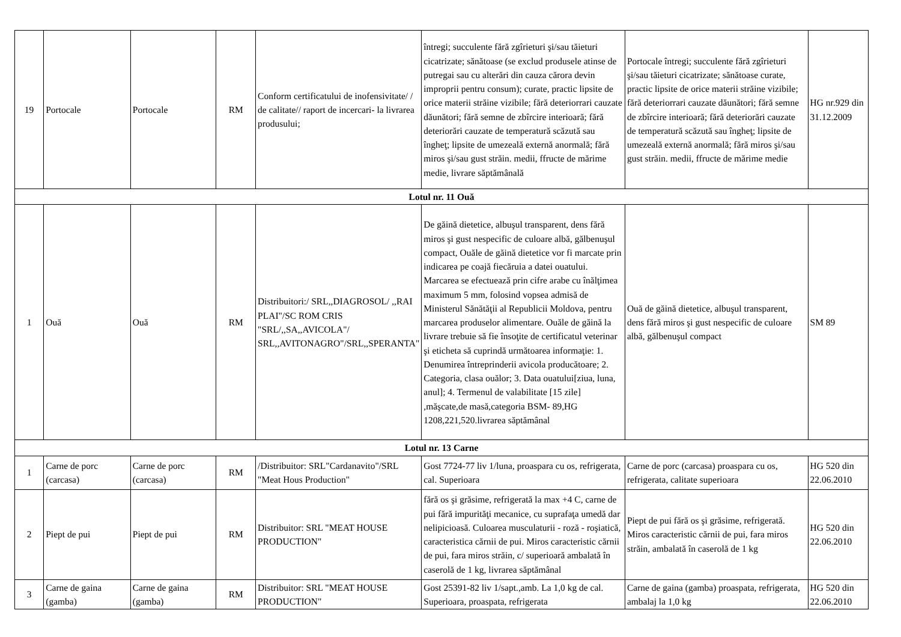| 19 | Portocale | Portocale | RM | Conform certificatului de inofensivitate/ / de calitate// raport de incercari- la livrarea produsului; | întregi; succulente fără zgîrieturi şi/sau tăieturi cicatrizate; sănătoase (se exclud produsele atinse de putregai sau cu alterări din cauza cărora devin improprii pentru consum); curate, practic lipsite de orice materii străine vizibile; fără deteriorrari cauzate dăunători; fără semne de zbîrcire interioară; fără deteriorări cauzate de temperatură scăzută sau îngheţ; lipsite de umezeală externă anormală; fără miros şi/sau gust străin. medii, ffructe de mărime medie, livrare săptămânală | Portocale întregi; succulente fără zgîrieturi şi/sau tăieturi cicatrizate; sănătoase curate, practic lipsite de orice materii străine vizibile; fără deteriorrari cauzate dăunători; fără semne de zbîrcire interioară; fără deteriorări cauzate de temperatură scăzută sau îngheţ; lipsite de umezeală externă anormală; fără miros şi/sau gust străin. medii, ffructe de mărime medie | HG nr.929 din 31.12.2009 |
| Lotul nr. 11 Ouă | | | | | | | |
| 1 | Ouă | Ouă | RM | Distribuitori:/ SRL,,DIAGROSOL/ ,,RAI PLAI"/SC ROM CRIS "SRL/,,SA,,AVICOLA"/ SRL,,AVITONAGRO"/SRL,,SPERANTA" | De găină dietetice, albuşul transparent, dens fără miros şi gust nespecific de culoare albă, gălbenuşul compact, Ouăle de găină dietetice vor fi marcate prin indicarea pe coajă fiecăruia a datei ouatului. Marcarea se efectuează prin cifre arabe cu înălţimea maximum 5 mm, folosind vopsea admisă de Ministerul Sănătăţii al Republicii Moldova, pentru marcarea produselor alimentare. Ouăle de găină la livrare trebuie să fie însoţite de certificatul veterinar şi eticheta să cuprindă următoarea informaţie: 1. Denumirea întreprinderii avicola producătoare; 2. Categoria, clasa ouălor; 3. Data ouatului[ziua, luna, anul]; 4. Termenul de valabilitate [15 zile] ,măşcate,de masă,categoria BSM- 89,HG 1208,221,520.livrarea săptămânal | Ouă de găină dietetice, albuşul transparent, dens fără miros şi gust nespecific de culoare albă, gălbenuşul compact | SM 89 |
| Lotul nr. 13 Carne | | | | | | | |
| 1 | Carne de porc (carcasa) | Carne de porc (carcasa) | RM | /Distribuitor: SRL"Cardanavito"/SRL "Meat Hous Production" | Gost 7724-77 liv 1/luna, proaspara cu os, refrigerata, cal. Superioara | Carne de porc (carcasa) proaspara cu os, refrigerata, calitate superioara | HG 520 din 22.06.2010 |
| 2 | Piept de pui | Piept de pui | RM | Distribuitor: SRL "MEAT HOUSE PRODUCTION" | fără os şi grăsime, refrigerată la max +4 C, carne de pui fără impurităţi mecanice, cu suprafaţa umedă dar nelipicioasă. Culoarea musculaturii - roză - roşiatică, caracteristica cărnii de pui. Miros caracteristic cărnii de pui, fara miros străin, c/ superioară ambalată în caserolă de 1 kg, livrarea săptămânal | Piept de pui fără os şi grăsime, refrigerată. Miros caracteristic cărnii de pui, fara miros străin, ambalată în caserolă de 1 kg | HG 520 din 22.06.2010 |
| 3 | Carne de gaina (gamba) | Carne de gaina (gamba) | RM | Distribuitor: SRL "MEAT HOUSE PRODUCTION" | Gost 25391-82 liv 1/sapt.,amb. La 1,0 kg de cal. Superioara, proaspata, refrigerata | Carne de gaina (gamba) proaspata, refrigerata, ambalaj la 1,0 kg | HG 520 din 22.06.2010 |